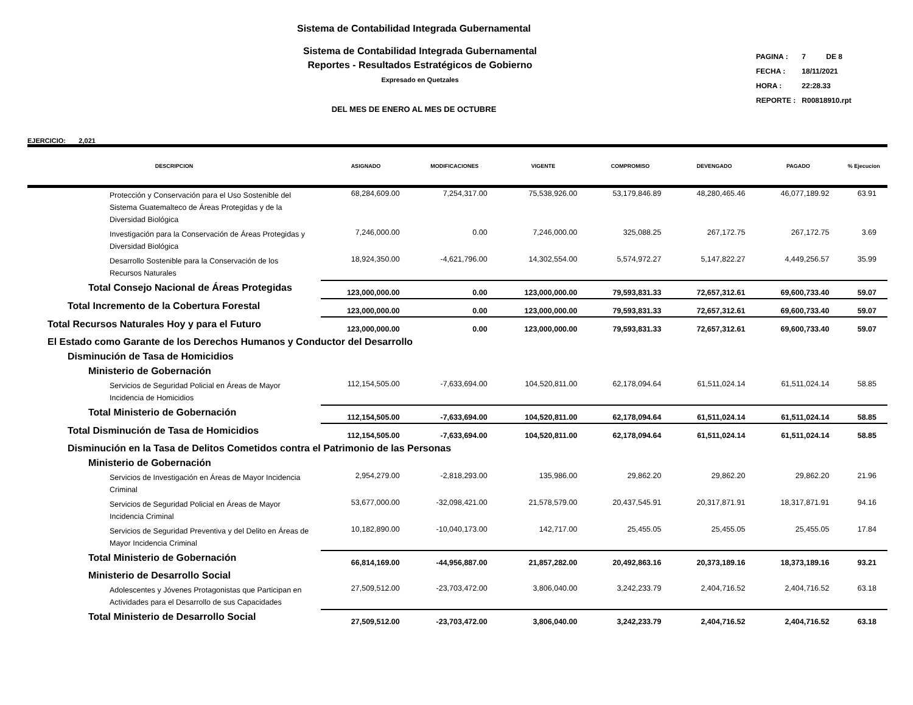Sistema de Contabilidad Integrada Gubernamental
Sistema de Contabilidad Integrada Gubernamental
Reportes - Resultados Estratégicos de Gobierno
Expresado en Quetzales
DEL MES DE ENERO AL MES DE OCTUBRE
| PAGINA : | 7 DE 8 |
| FECHA : | 18/11/2021 |
| HORA : | 22:28.33 |
| REPORTE : | R00818910.rpt |
EJERCICIO: 2,021
| DESCRIPCION | ASIGNADO | MODIFICACIONES | VIGENTE | COMPROMISO | DEVENGADO | PAGADO | % Ejecucion |
| --- | --- | --- | --- | --- | --- | --- | --- |
| Protección y Conservación para el Uso Sostenible del Sistema Guatemalteco de Áreas Protegidas y de la Diversidad Biológica | 68,284,609.00 | 7,254,317.00 | 75,538,926.00 | 53,179,846.89 | 48,280,465.46 | 46,077,189.92 | 63.91 |
| Investigación para la Conservación de Áreas Protegidas y Diversidad Biológica | 7,246,000.00 | 0.00 | 7,246,000.00 | 325,088.25 | 267,172.75 | 267,172.75 | 3.69 |
| Desarrollo Sostenible para la Conservación de los Recursos Naturales | 18,924,350.00 | -4,621,796.00 | 14,302,554.00 | 5,574,972.27 | 5,147,822.27 | 4,449,256.57 | 35.99 |
| Total Consejo Nacional de Áreas Protegidas | 123,000,000.00 | 0.00 | 123,000,000.00 | 79,593,831.33 | 72,657,312.61 | 69,600,733.40 | 59.07 |
| Total Incremento de la Cobertura Forestal | 123,000,000.00 | 0.00 | 123,000,000.00 | 79,593,831.33 | 72,657,312.61 | 69,600,733.40 | 59.07 |
| Total Recursos Naturales Hoy y para el Futuro | 123,000,000.00 | 0.00 | 123,000,000.00 | 79,593,831.33 | 72,657,312.61 | 69,600,733.40 | 59.07 |
| El Estado como Garante de los Derechos Humanos y Conductor del Desarrollo | | | | | | | |
| Disminución de Tasa de Homicidios | | | | | | | |
| Ministerio de Gobernación | | | | | | | |
| Servicios de Seguridad Policial en Áreas de Mayor Incidencia de Homicidios | 112,154,505.00 | -7,633,694.00 | 104,520,811.00 | 62,178,094.64 | 61,511,024.14 | 61,511,024.14 | 58.85 |
| Total Ministerio de Gobernación | 112,154,505.00 | -7,633,694.00 | 104,520,811.00 | 62,178,094.64 | 61,511,024.14 | 61,511,024.14 | 58.85 |
| Total Disminución de Tasa de Homicidios | 112,154,505.00 | -7,633,694.00 | 104,520,811.00 | 62,178,094.64 | 61,511,024.14 | 61,511,024.14 | 58.85 |
| Disminución en la Tasa de Delitos Cometidos contra el Patrimonio de las Personas | | | | | | | |
| Ministerio de Gobernación | | | | | | | |
| Servicios de Investigación en Áreas de Mayor Incidencia Criminal | 2,954,279.00 | -2,818,293.00 | 135,986.00 | 29,862.20 | 29,862.20 | 29,862.20 | 21.96 |
| Servicios de Seguridad Policial en Áreas de Mayor Incidencia Criminal | 53,677,000.00 | -32,098,421.00 | 21,578,579.00 | 20,437,545.91 | 20,317,871.91 | 18,317,871.91 | 94.16 |
| Servicios de Seguridad Preventiva y del Delito en Áreas de Mayor Incidencia Criminal | 10,182,890.00 | -10,040,173.00 | 142,717.00 | 25,455.05 | 25,455.05 | 25,455.05 | 17.84 |
| Total Ministerio de Gobernación | 66,814,169.00 | -44,956,887.00 | 21,857,282.00 | 20,492,863.16 | 20,373,189.16 | 18,373,189.16 | 93.21 |
| Ministerio de Desarrollo Social | | | | | | | |
| Adolescentes y Jóvenes Protagonistas que Participan en Actividades para el Desarrollo de sus Capacidades | 27,509,512.00 | -23,703,472.00 | 3,806,040.00 | 3,242,233.79 | 2,404,716.52 | 2,404,716.52 | 63.18 |
| Total Ministerio de Desarrollo Social | 27,509,512.00 | -23,703,472.00 | 3,806,040.00 | 3,242,233.79 | 2,404,716.52 | 2,404,716.52 | 63.18 |